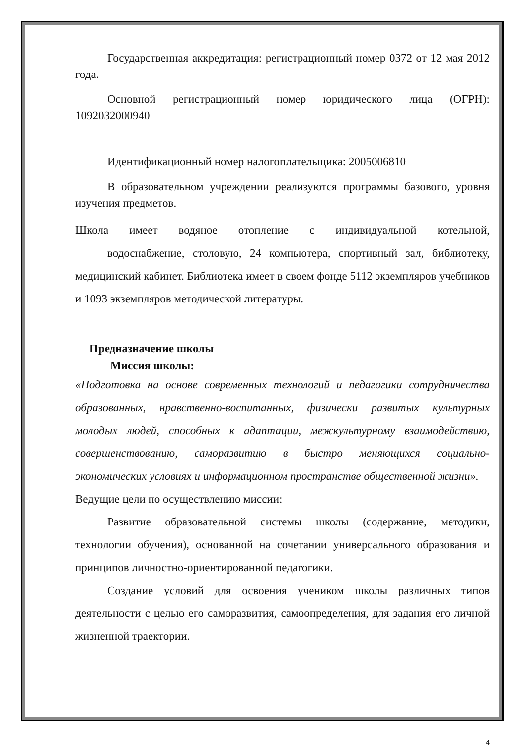Государственная аккредитация: регистрационный номер 0372 от 12 мая 2012 года.
Основной регистрационный номер юридического лица (ОГРН): 1092032000940
Идентификационный номер налогоплательщика: 2005006810
В образовательном учреждении реализуются программы базового, уровня изучения предметов.
Школа имеет водяное отопление с индивидуальной котельной,
водоснабжение, столовую, 24 компьютера, спортивный зал, библиотеку, медицинский кабинет. Библиотека имеет в своем фонде 5112 экземпляров учебников и 1093 экземпляров методической литературы.
Предназначение школы
Миссия школы:
«Подготовка на основе современных технологий и педагогики сотрудничества образованных, нравственно-воспитанных, физически развитых культурных молодых людей, способных к адаптации, межкультурному взаимодействию, совершенствованию, саморазвитию в быстро меняющихся социально-экономических условиях и информационном пространстве общественной жизни».
Ведущие цели по осуществлению миссии:
Развитие образовательной системы школы (содержание, методики, технологии обучения), основанной на сочетании универсального образования и принципов личностно-ориентированной педагогики.
Создание условий для освоения учеником школы различных типов деятельности с целью его саморазвития, самоопределения, для задания его личной жизненной траектории.
4